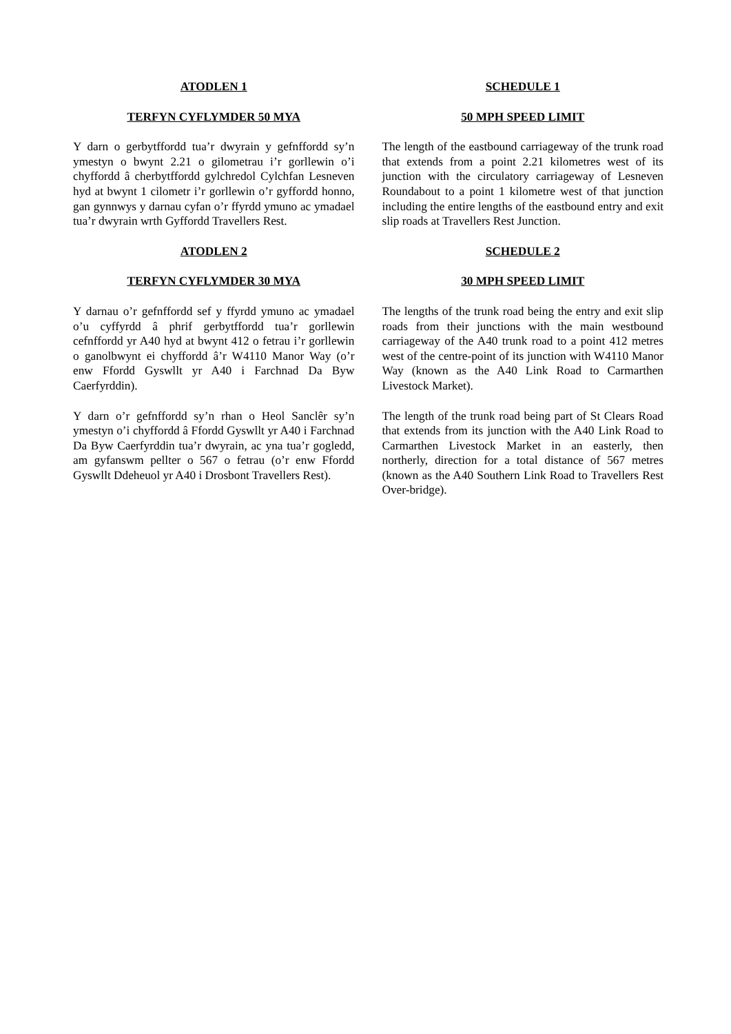ATODLEN 1
TERFYN CYFLYMDER 50 MYA
Y darn o gerbytffordd tua’r dwyrain y gefnffordd sy’n ymestyn o bwynt 2.21 o gilometrau i’r gorllewin o’i chyffordd â cherbytffordd gylchredol Cylchfan Lesneven hyd at bwynt 1 cilometr i’r gorllewin o’r gyffordd honno, gan gynnwys y darnau cyfan o’r ffyrdd ymuno ac ymadael tua’r dwyrain wrth Gyffordd Travellers Rest.
ATODLEN 2
TERFYN CYFLYMDER 30 MYA
Y darnau o’r gefnffordd sef y ffyrdd ymuno ac ymadael o’u cyffyrdd â phrif gerbytffordd tua’r gorllewin cefnffordd yr A40 hyd at bwynt 412 o fetrau i’r gorllewin o ganolbwynt ei chyffordd â’r W4110 Manor Way (o’r enw Ffordd Gyswllt yr A40 i Farchnad Da Byw Caerfyrddin).
Y darn o’r gefnffordd sy’n rhan o Heol Sanclêr sy’n ymestyn o’i chyffordd â Ffordd Gyswllt yr A40 i Farchnad Da Byw Caerfyrddin tua’r dwyrain, ac yna tua’r gogledd, am gyfanswm pellter o 567 o fetrau (o’r enw Ffordd Gyswllt Ddeheuol yr A40 i Drosbont Travellers Rest).
SCHEDULE 1
50 MPH SPEED LIMIT
The length of the eastbound carriageway of the trunk road that extends from a point 2.21 kilometres west of its junction with the circulatory carriageway of Lesneven Roundabout to a point 1 kilometre west of that junction including the entire lengths of the eastbound entry and exit slip roads at Travellers Rest Junction.
SCHEDULE 2
30 MPH SPEED LIMIT
The lengths of the trunk road being the entry and exit slip roads from their junctions with the main westbound carriageway of the A40 trunk road to a point 412 metres west of the centre-point of its junction with W4110 Manor Way (known as the A40 Link Road to Carmarthen Livestock Market).
The length of the trunk road being part of St Clears Road that extends from its junction with the A40 Link Road to Carmarthen Livestock Market in an easterly, then northerly, direction for a total distance of 567 metres (known as the A40 Southern Link Road to Travellers Rest Over-bridge).